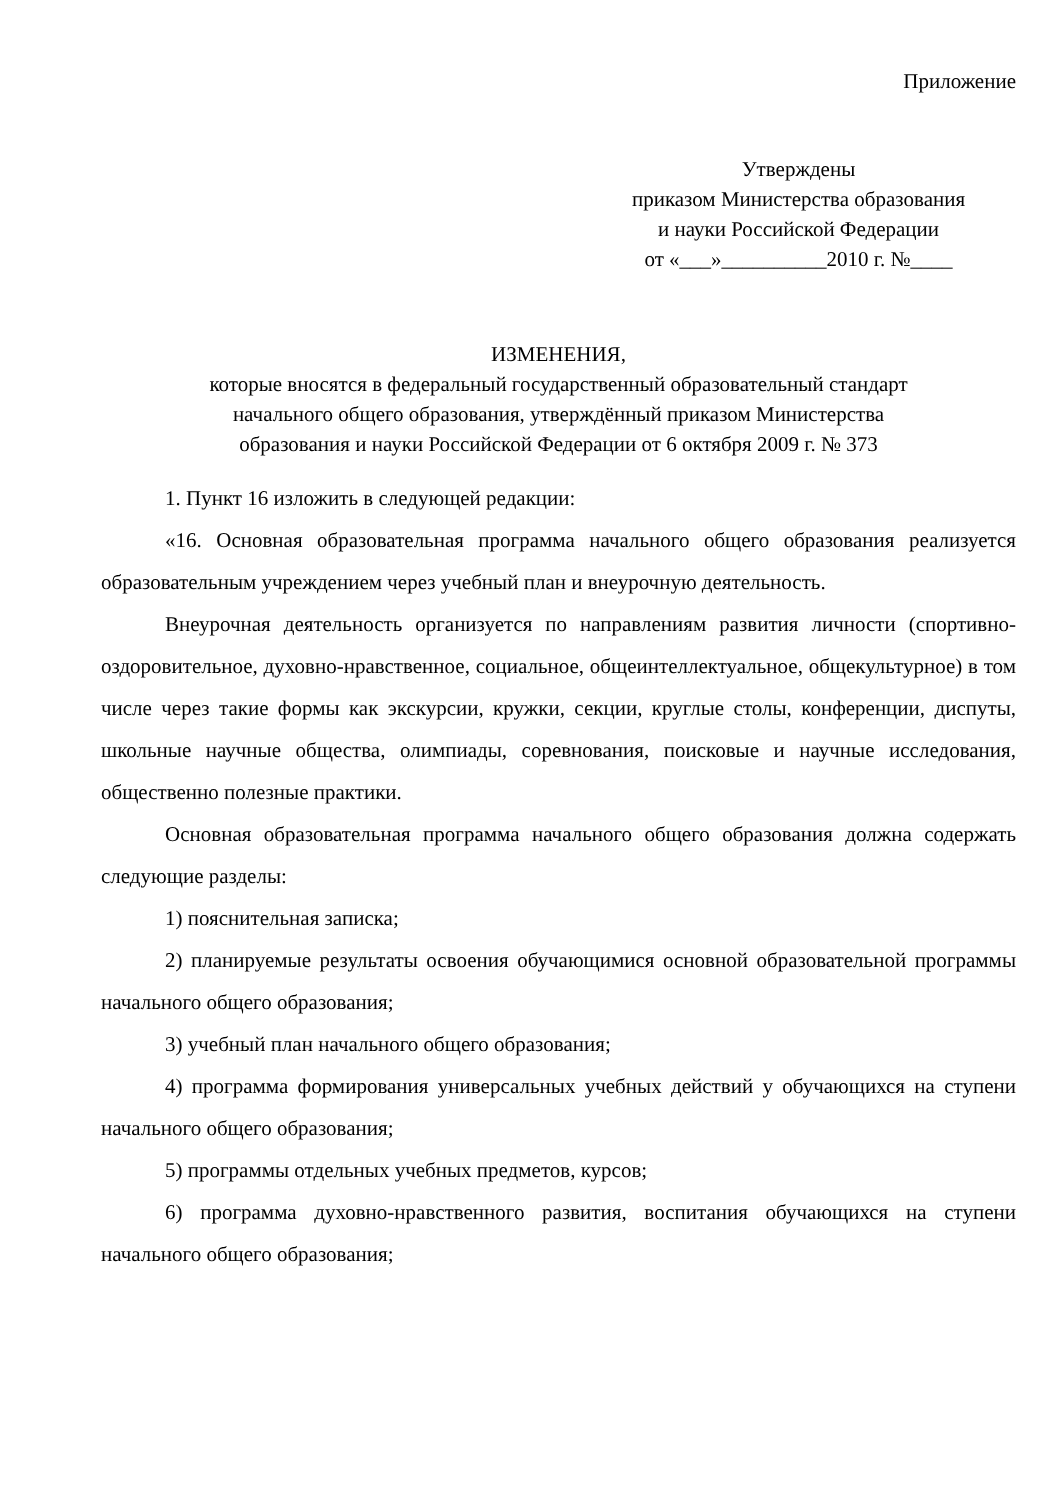Приложение
Утверждены
приказом Министерства образования
и науки Российской Федерации
от «___»__________2010 г. №____
ИЗМЕНЕНИЯ,
которые вносятся в федеральный государственный образовательный стандарт
начального общего образования, утверждённый приказом Министерства
образования и науки Российской Федерации от 6 октября 2009 г. № 373
1. Пункт 16 изложить в следующей редакции:
«16. Основная образовательная программа начального общего образования реализуется образовательным учреждением через учебный план и внеурочную деятельность.
Внеурочная деятельность организуется по направлениям развития личности (спортивно-оздоровительное, духовно-нравственное, социальное, общеинтеллектуальное, общекультурное) в том числе через такие формы как экскурсии, кружки, секции, круглые столы, конференции, диспуты, школьные научные общества, олимпиады, соревнования, поисковые и научные исследования, общественно полезные практики.
Основная образовательная программа начального общего образования должна содержать следующие разделы:
1) пояснительная записка;
2) планируемые результаты освоения обучающимися основной образовательной программы начального общего образования;
3) учебный план начального общего образования;
4) программа формирования универсальных учебных действий у обучающихся на ступени начального общего образования;
5) программы отдельных учебных предметов, курсов;
6) программа духовно-нравственного развития, воспитания обучающихся на ступени начального общего образования;